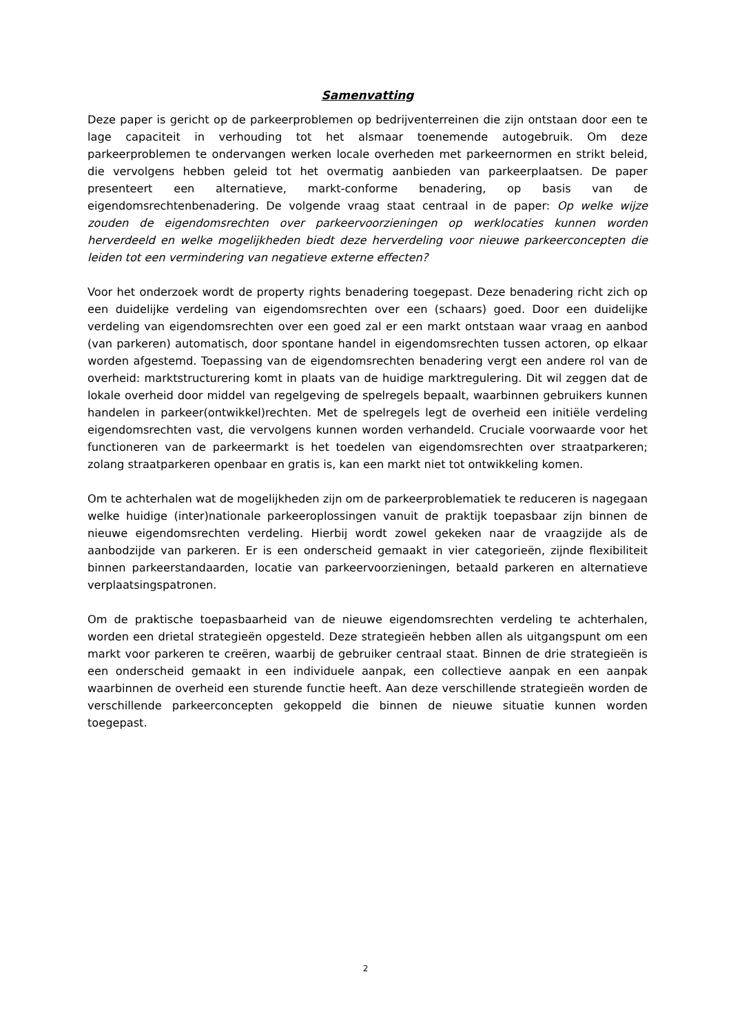Samenvatting
Deze paper is gericht op de parkeerproblemen op bedrijventerreinen die zijn ontstaan door een te lage capaciteit in verhouding tot het alsmaar toenemende autogebruik. Om deze parkeerproblemen te ondervangen werken locale overheden met parkeernormen en strikt beleid, die vervolgens hebben geleid tot het overmatig aanbieden van parkeerplaatsen. De paper presenteert een alternatieve, markt-conforme benadering, op basis van de eigendomsrechtenbenadering. De volgende vraag staat centraal in de paper: Op welke wijze zouden de eigendomsrechten over parkeervoorzieningen op werklocaties kunnen worden herverdeeld en welke mogelijkheden biedt deze herverdeling voor nieuwe parkeerconcepten die leiden tot een vermindering van negatieve externe effecten?
Voor het onderzoek wordt de property rights benadering toegepast. Deze benadering richt zich op een duidelijke verdeling van eigendomsrechten over een (schaars) goed. Door een duidelijke verdeling van eigendomsrechten over een goed zal er een markt ontstaan waar vraag en aanbod (van parkeren) automatisch, door spontane handel in eigendomsrechten tussen actoren, op elkaar worden afgestemd. Toepassing van de eigendomsrechten benadering vergt een andere rol van de overheid: marktstructurering komt in plaats van de huidige marktregulering. Dit wil zeggen dat de lokale overheid door middel van regelgeving de spelregels bepaalt, waarbinnen gebruikers kunnen handelen in parkeer(ontwikkel)rechten. Met de spelregels legt de overheid een initiële verdeling eigendomsrechten vast, die vervolgens kunnen worden verhandeld. Cruciale voorwaarde voor het functioneren van de parkeermarkt is het toedelen van eigendomsrechten over straatparkeren; zolang straatparkeren openbaar en gratis is, kan een markt niet tot ontwikkeling komen.
Om te achterhalen wat de mogelijkheden zijn om de parkeerproblematiek te reduceren is nagegaan welke huidige (inter)nationale parkeeroplossingen vanuit de praktijk toepasbaar zijn binnen de nieuwe eigendomsrechten verdeling. Hierbij wordt zowel gekeken naar de vraagzijde als de aanbodzijde van parkeren. Er is een onderscheid gemaakt in vier categorieën, zijnde flexibiliteit binnen parkeerstandaarden, locatie van parkeervoorzieningen, betaald parkeren en alternatieve verplaatsingspatronen.
Om de praktische toepasbaarheid van de nieuwe eigendomsrechten verdeling te achterhalen, worden een drietal strategieën opgesteld. Deze strategieën hebben allen als uitgangspunt om een markt voor parkeren te creëren, waarbij de gebruiker centraal staat. Binnen de drie strategieën is een onderscheid gemaakt in een individuele aanpak, een collectieve aanpak en een aanpak waarbinnen de overheid een sturende functie heeft. Aan deze verschillende strategieën worden de verschillende parkeerconcepten gekoppeld die binnen de nieuwe situatie kunnen worden toegepast.
2